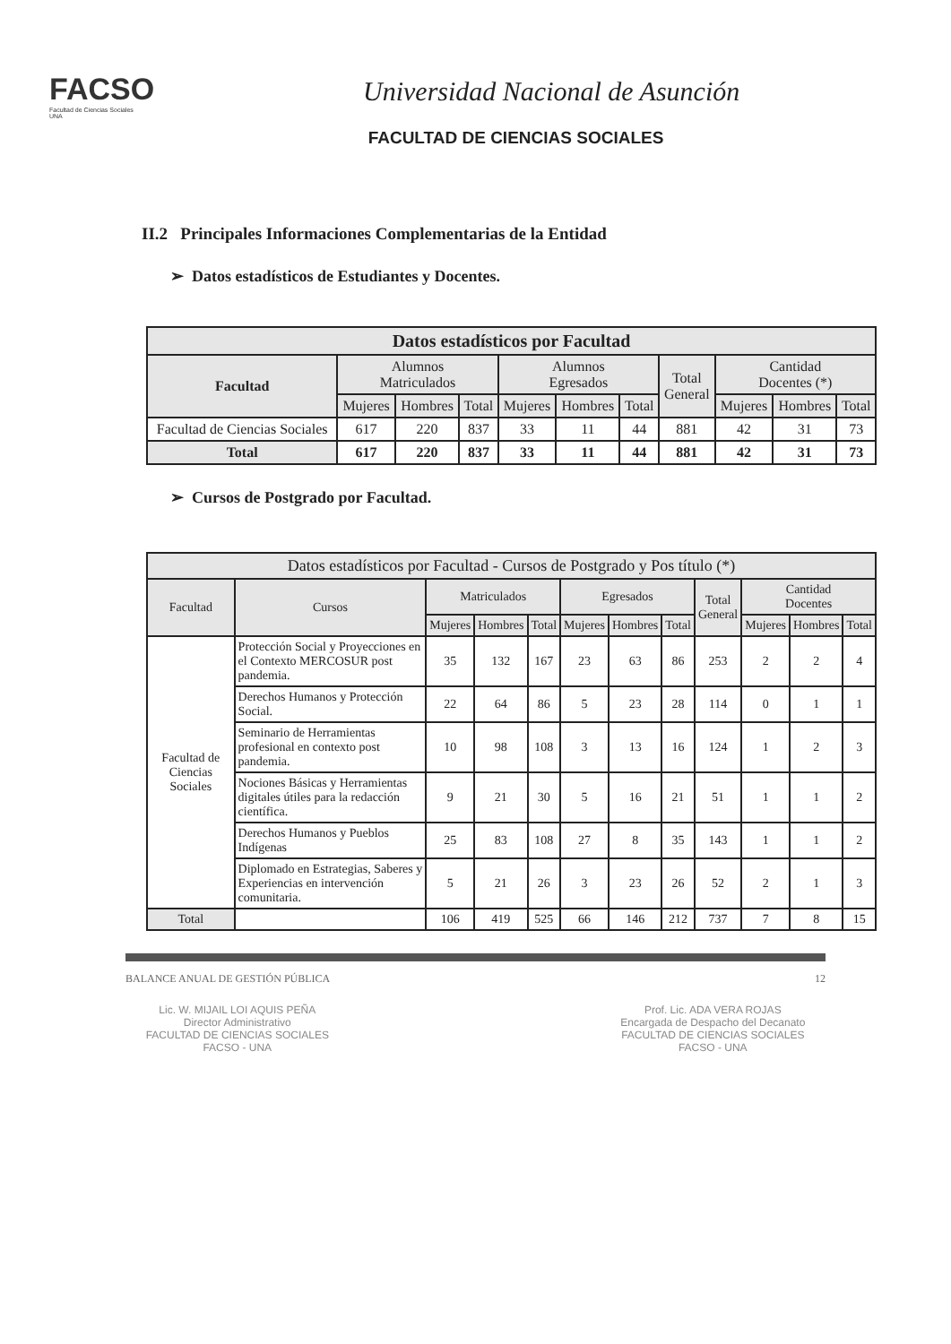FACSO
Facultad de Ciencias Sociales
UNA
Universidad Nacional de Asunción
FACULTAD DE CIENCIAS SOCIALES
II.2 Principales Informaciones Complementarias de la Entidad
➢ Datos estadísticos de Estudiantes y Docentes.
| Datos estadísticos por Facultad | | | | | | | | | | |
| --- | --- | --- | --- | --- | --- | --- | --- | --- | --- | --- |
| Facultad | Alumnos Matriculados | | | Alumnos Egresados | | | Total General | Cantidad Docentes (*) | | |
| | Mujeres | Hombres | Total | Mujeres | Hombres | Total | | Mujeres | Hombres | Total |
| Facultad de Ciencias Sociales | 617 | 220 | 837 | 33 | 11 | 44 | 881 | 42 | 31 | 73 |
| Total | 617 | 220 | 837 | 33 | 11 | 44 | 881 | 42 | 31 | 73 |
➢ Cursos de Postgrado por Facultad.
| Datos estadísticos por Facultad - Cursos de Postgrado y Pos título (*) | | | | | | | | | | | |
| --- | --- | --- | --- | --- | --- | --- | --- | --- | --- | --- | --- |
| Facultad | Cursos | Matriculados | | | Egresados | | | Total General | Cantidad Docentes | | |
| | | Mujeres | Hombres | Total | Mujeres | Hombres | Total | | Mujeres | Hombres | Total |
| Facultad de Ciencias Sociales | Protección Social y Proyecciones en el Contexto MERCOSUR post pandemia. | 35 | 132 | 167 | 23 | 63 | 86 | 253 | 2 | 2 | 4 |
| | Derechos Humanos y Protección Social. | 22 | 64 | 86 | 5 | 23 | 28 | 114 | 0 | 1 | 1 |
| | Seminario de Herramientas profesional en contexto post pandemia. | 10 | 98 | 108 | 3 | 13 | 16 | 124 | 1 | 2 | 3 |
| | Nociones Básicas y Herramientas digitales útiles para la redacción científica. | 9 | 21 | 30 | 5 | 16 | 21 | 51 | 1 | 1 | 2 |
| | Derechos Humanos y Pueblos Indígenas | 25 | 83 | 108 | 27 | 8 | 35 | 143 | 1 | 1 | 2 |
| | Diplomado en Estrategias, Saberes y Experiencias en intervención comunitaria. | 5 | 21 | 26 | 3 | 23 | 26 | 52 | 2 | 1 | 3 |
| Total | | 106 | 419 | 525 | 66 | 146 | 212 | 737 | 7 | 8 | 15 |
BALANCE ANUAL DE GESTIÓN PÚBLICA 12
Lic. W. MIJAIL LOI AQUIS PEÑA
Director Administrativo
FACULTAD DE CIENCIAS SOCIALES
FACSO - UNA
Prof. Lic. ADA VERA ROJAS
Encargada de Despacho del Decanato
FACULTAD DE CIENCIAS SOCIALES
FACSO - UNA